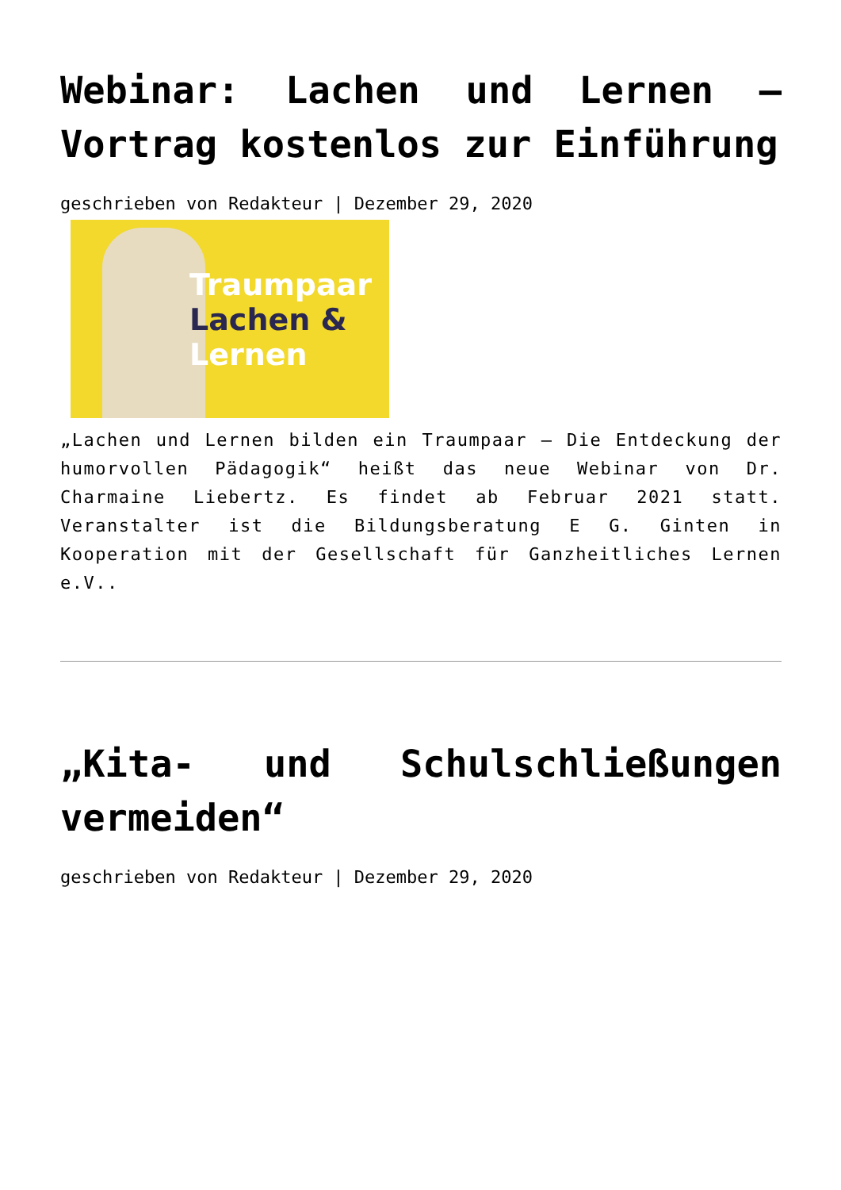Webinar: Lachen und Lernen – Vortrag kostenlos zur Einführung
geschrieben von Redakteur | Dezember 29, 2020
Traumpaar
Lachen &
Lernen
„Lachen und Lernen bilden ein Traumpaar – Die Entdeckung der humorvollen Pädagogik“ heißt das neue Webinar von Dr. Charmaine Liebertz. Es findet ab Februar 2021 statt. Veranstalter ist die Bildungsberatung E G. Ginten in Kooperation mit der Gesellschaft für Ganzheitliches Lernen e.V..
„Kita- und Schulschließungen vermeiden“
geschrieben von Redakteur | Dezember 29, 2020